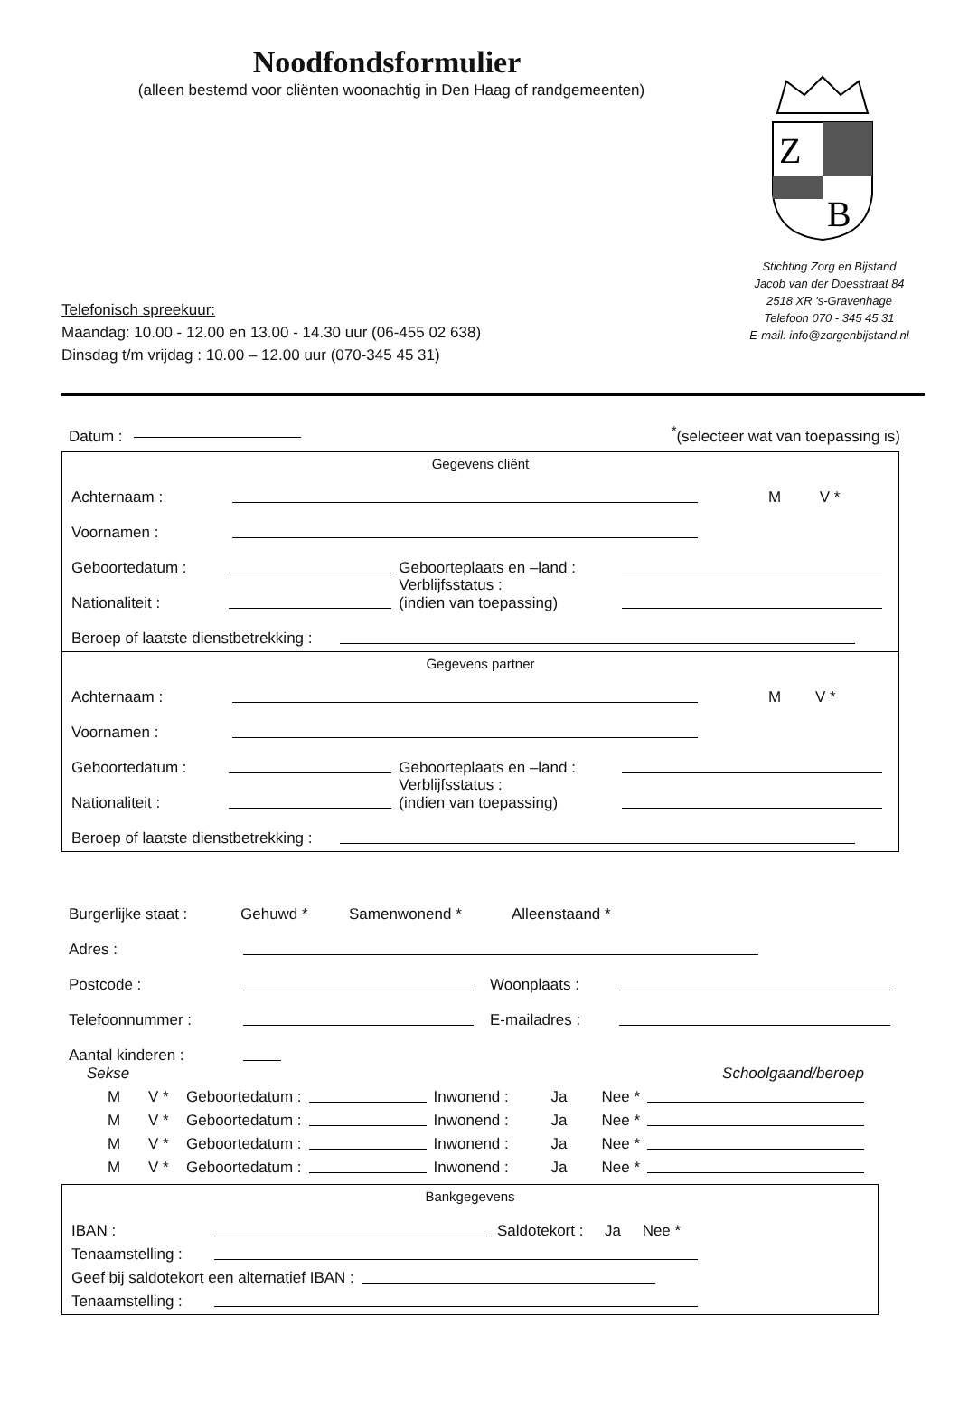Z
B
Stichting Zorg en Bijstand
Jacob van der Doesstraat 84
2518 XR 's-Gravenhage
Telefoon 070 - 345 45 31
E-mail: info@zorgenbijstand.nl
Noodfondsformulier
(alleen bestemd voor cliënten woonachtig in Den Haag of randgemeenten)
Telefonisch spreekuur:
Maandag: 10.00 - 12.00 en 13.00 - 14.30 uur (06-455 02 638)
Dinsdag t/m vrijdag : 10.00 – 12.00 uur (070-345 45 31)
Datum : <sup>*</sup>(selecteer wat van toepassing is)
Gegevens cliënt
Achternaam : M V *
Voornamen :
Geboortedatum : Geboorteplaats en –land :
Nationaliteit : Verblijfsstatus :
(indien van toepassing)
Beroep of laatste dienstbetrekking :
Gegevens partner
Achternaam : M V *
Voornamen :
Geboortedatum : Geboorteplaats en –land :
Nationaliteit : Verblijfsstatus :
(indien van toepassing)
Beroep of laatste dienstbetrekking :
Burgerlijke staat : Gehuwd * Samenwonend * Alleenstaand *
Adres :
Postcode : Woonplaats :
Telefoonnummer : E-mailadres :
Aantal kinderen :
Sekse Schoolgaand/beroep
M V * Geboortedatum : Inwonend : Ja Nee *
M V * Geboortedatum : Inwonend : Ja Nee *
M V * Geboortedatum : Inwonend : Ja Nee *
M V * Geboortedatum : Inwonend : Ja Nee *
Bankgegevens
IBAN : Saldotekort : Ja Nee *
Tenaamstelling :
Geef bij saldotekort een alternatief IBAN :
Tenaamstelling :